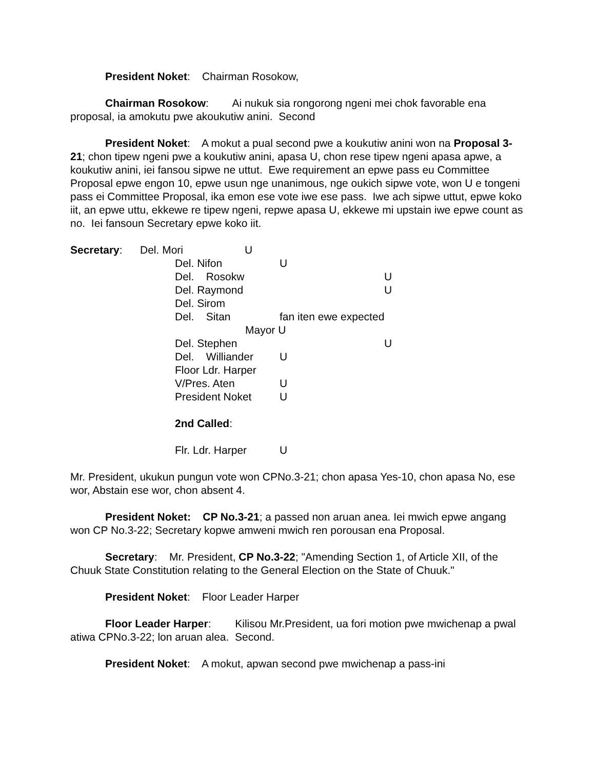President Noket: Chairman Rosokow,
Chairman Rosokow: Ai nukuk sia rongorong ngeni mei chok favorable ena proposal, ia amokutu pwe akoukutiw anini. Second
President Noket: A mokut a pual second pwe a koukutiw anini won na Proposal 3-21; chon tipew ngeni pwe a koukutiw anini, apasa U, chon rese tipew ngeni apasa apwe, a koukutiw anini, iei fansou sipwe ne uttut. Ewe requirement an epwe pass eu Committee Proposal epwe engon 10, epwe usun nge unanimous, nge oukich sipwe vote, won U e tongeni pass ei Committee Proposal, ika emon ese vote iwe ese pass. Iwe ach sipwe uttut, epwe koko iit, an epwe uttu, ekkewe re tipew ngeni, repwe apasa U, ekkewe mi upstain iwe epwe count as no. Iei fansoun Secretary epwe koko iit.
Secretary: Del. Mori U
Del. Nifon U
Del. Rosokw U
Del. Raymond U
Del. Sirom
Del. Sitan fan iten ewe expected
Mayor U
Del. Stephen U
Del. Williander U
Floor Ldr. Harper
V/Pres. Aten U
President Noket U
2nd Called:
Flr. Ldr. Harper U
Mr. President, ukukun pungun vote won CPNo.3-21; chon apasa Yes-10, chon apasa No, ese wor, Abstain ese wor, chon absent 4.
President Noket: CP No.3-21; a passed non aruan anea. Iei mwich epwe angang won CP No.3-22; Secretary kopwe amweni mwich ren porousan ena Proposal.
Secretary: Mr. President, CP No.3-22; "Amending Section 1, of Article XII, of the Chuuk State Constitution relating to the General Election on the State of Chuuk."
President Noket: Floor Leader Harper
Floor Leader Harper: Kilisou Mr.President, ua fori motion pwe mwichenap a pwal atiwa CPNo.3-22; lon aruan alea. Second.
President Noket: A mokut, apwan second pwe mwichenap a pass-ini